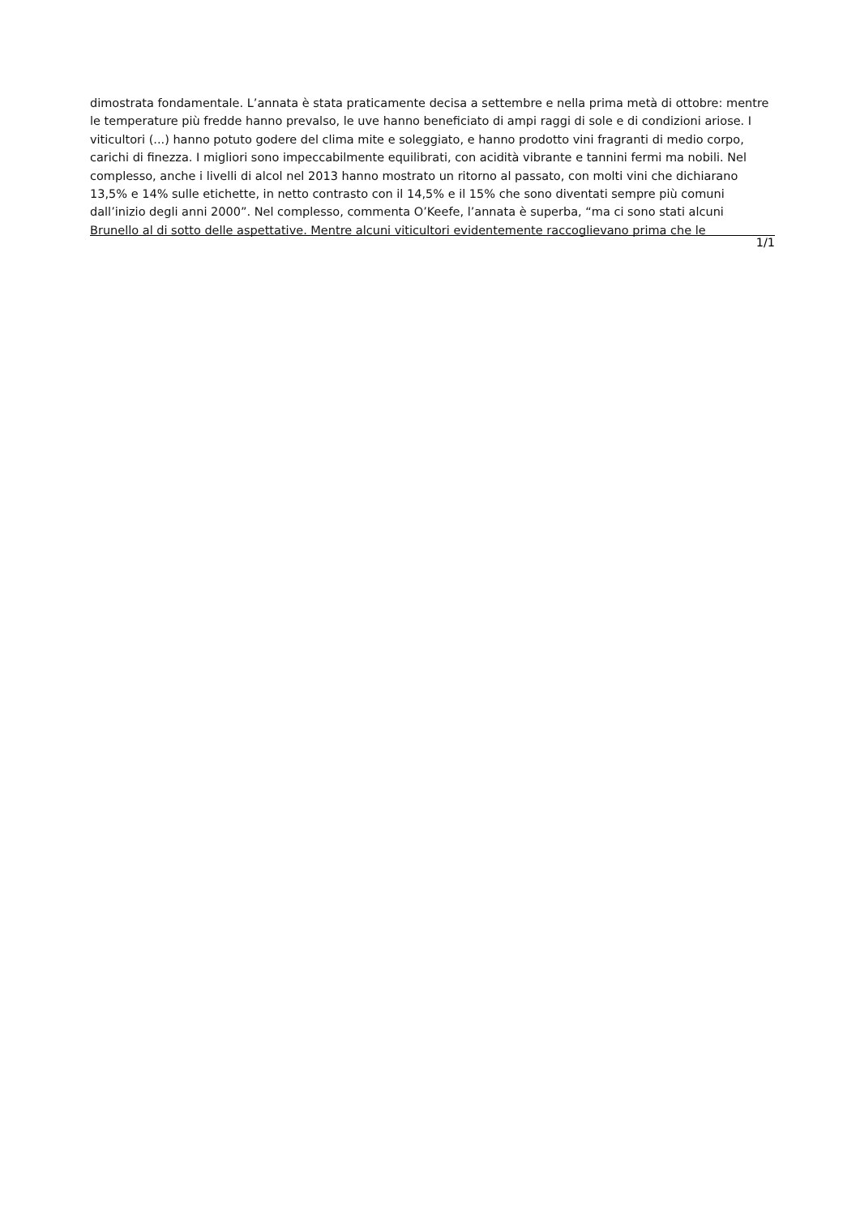dimostrata fondamentale. L’annata è stata praticamente decisa a settembre e nella prima metà di ottobre: mentre le temperature più fredde hanno prevalso, le uve hanno beneficiato di ampi raggi di sole e di condizioni ariose. I viticultori (...) hanno potuto godere del clima mite e soleggiato, e hanno prodotto vini fragranti di medio corpo, carichi di finezza. I migliori sono impeccabilmente equilibrati, con acidità vibrante e tannini fermi ma nobili. Nel complesso, anche i livelli di alcol nel 2013 hanno mostrato un ritorno al passato, con molti vini che dichiarano 13,5% e 14% sulle etichette, in netto contrasto con il 14,5% e il 15% che sono diventati sempre più comuni dall’inizio degli anni 2000”. Nel complesso, commenta O’Keefe, l’annata è superba, “ma ci sono stati alcuni Brunello al di sotto delle aspettative. Mentre alcuni viticultori evidentemente raccoglievano prima che le
1/1